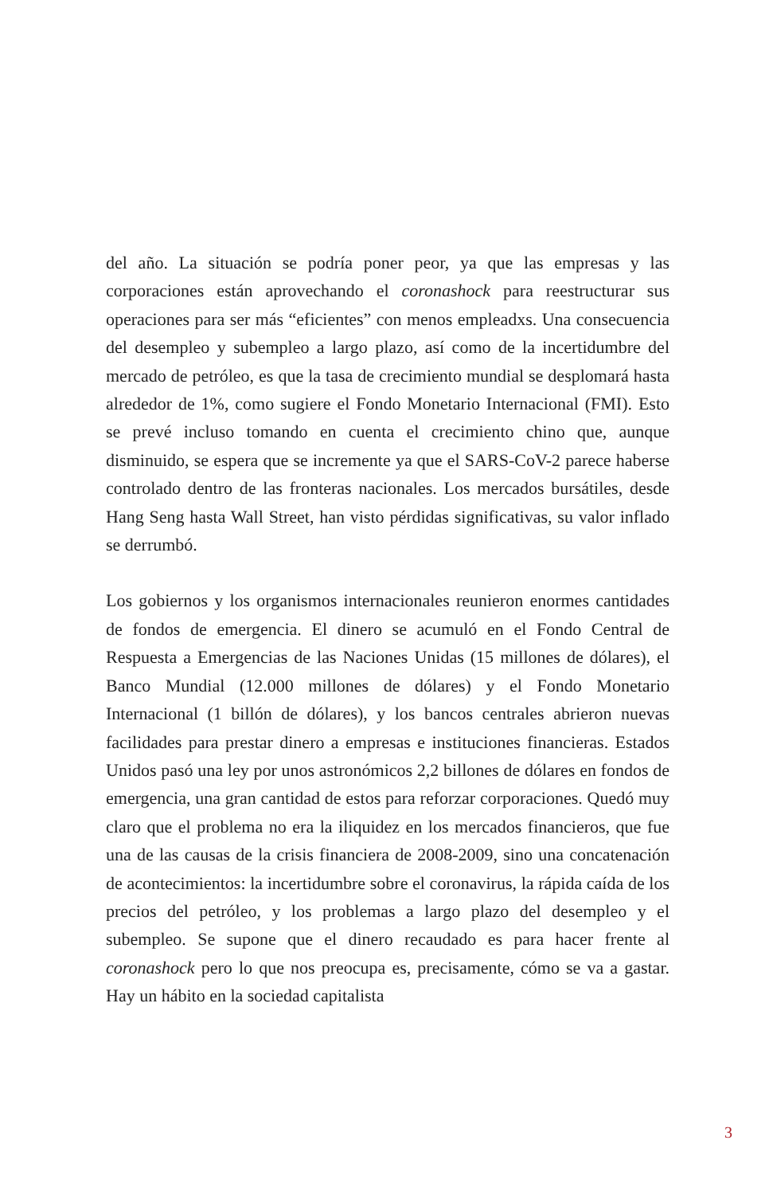del año. La situación se podría poner peor, ya que las empresas y las corporaciones están aprovechando el coronashock para reestructurar sus operaciones para ser más “eficientes” con menos empleadxs. Una consecuencia del desempleo y subempleo a largo plazo, así como de la incertidumbre del mercado de petróleo, es que la tasa de crecimiento mundial se desplomará hasta alrededor de 1%, como sugiere el Fondo Monetario Internacional (FMI). Esto se prevé incluso tomando en cuenta el crecimiento chino que, aunque disminuido, se espera que se incremente ya que el SARS-CoV-2 parece haberse controlado dentro de las fronteras nacionales. Los mercados bursátiles, desde Hang Seng hasta Wall Street, han visto pérdidas significativas, su valor inflado se derrumbó.
Los gobiernos y los organismos internacionales reunieron enormes cantidades de fondos de emergencia. El dinero se acumuló en el Fondo Central de Respuesta a Emergencias de las Naciones Unidas (15 millones de dólares), el Banco Mundial (12.000 millones de dólares) y el Fondo Monetario Internacional (1 billón de dólares), y los bancos centrales abrieron nuevas facilidades para prestar dinero a empresas e instituciones financieras. Estados Unidos pasó una ley por unos astronómicos 2,2 billones de dólares en fondos de emergencia, una gran cantidad de estos para reforzar corporaciones. Quedó muy claro que el problema no era la iliquidez en los mercados financieros, que fue una de las causas de la crisis financiera de 2008-2009, sino una concatenación de acontecimientos: la incertidumbre sobre el coronavirus, la rápida caída de los precios del petróleo, y los problemas a largo plazo del desempleo y el subempleo. Se supone que el dinero recaudado es para hacer frente al coronashock pero lo que nos preocupa es, precisamente, cómo se va a gastar. Hay un hábito en la sociedad capitalista
3